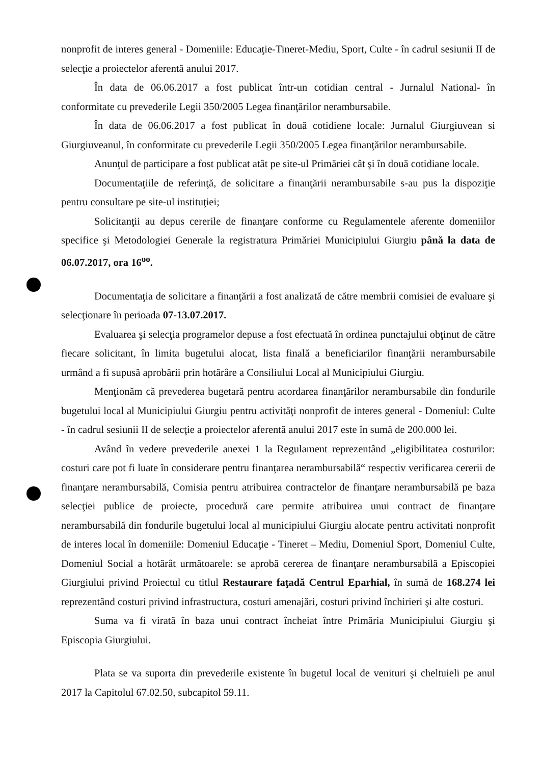nonprofit de interes general - Domeniile: Educaţie-Tineret-Mediu, Sport, Culte - în cadrul sesiunii II de selecţie a proiectelor aferentă anului 2017.
În data de 06.06.2017 a fost publicat într-un cotidian central - Jurnalul National- în conformitate cu prevederile Legii 350/2005 Legea finanţărilor nerambursabile.
În data de 06.06.2017 a fost publicat în două cotidiene locale: Jurnalul Giurgiuvean si Giurgiuveanul, în conformitate cu prevederile Legii 350/2005 Legea finanţărilor nerambursabile.
Anunţul de participare a fost publicat atât pe site-ul Primăriei cât şi în două cotidiane locale.
Documentaţiile de referinţă, de solicitare a finanţării nerambursabile s-au pus la dispoziţie pentru consultare pe site-ul instituţiei;
Solicitanţii au depus cererile de finanţare conforme cu Regulamentele aferente domeniilor specifice şi Metodologiei Generale la registratura Primăriei Municipiului Giurgiu până la data de 06.07.2017, ora 16<sup>oo</sup>.
Documentaţia de solicitare a finanţării a fost analizată de către membrii comisiei de evaluare şi selecţionare în perioada 07-13.07.2017.
Evaluarea şi selecţia programelor depuse a fost efectuată în ordinea punctajului obţinut de către fiecare solicitant, în limita bugetului alocat, lista finală a beneficiarilor finanţării nerambursabile urmând a fi supusă aprobării prin hotărâre a Consiliului Local al Municipiului Giurgiu.
Menţionăm că prevederea bugetară pentru acordarea finanţărilor nerambursabile din fondurile bugetului local al Municipiului Giurgiu pentru activităţi nonprofit de interes general - Domeniul: Culte - în cadrul sesiunii II de selecţie a proiectelor aferentă anului 2017 este în sumă de 200.000 lei.
Având în vedere prevederile anexei 1 la Regulament reprezentând „eligibilitatea costurilor: costuri care pot fi luate în considerare pentru finanţarea nerambursabilă“ respectiv verificarea cererii de finanţare nerambursabilă, Comisia pentru atribuirea contractelor de finanţare nerambursabilă pe baza selecţiei publice de proiecte, procedură care permite atribuirea unui contract de finanţare nerambursabilă din fondurile bugetului local al municipiului Giurgiu alocate pentru activitati nonprofit de interes local în domeniile: Domeniul Educaţie - Tineret – Mediu, Domeniul Sport, Domeniul Culte, Domeniul Social a hotărât următoarele: se aprobă cererea de finanţare nerambursabilă a Episcopiei Giurgiului privind Proiectul cu titlul Restaurare faţadă Centrul Eparhial, în sumă de 168.274 lei reprezentând costuri privind infrastructura, costuri amenajări, costuri privind închirieri şi alte costuri.
Suma va fi virată în baza unui contract încheiat între Primăria Municipiului Giurgiu şi Episcopia Giurgiului.
Plata se va suporta din prevederile existente în bugetul local de venituri şi cheltuieli pe anul 2017 la Capitolul 67.02.50, subcapitol 59.11.